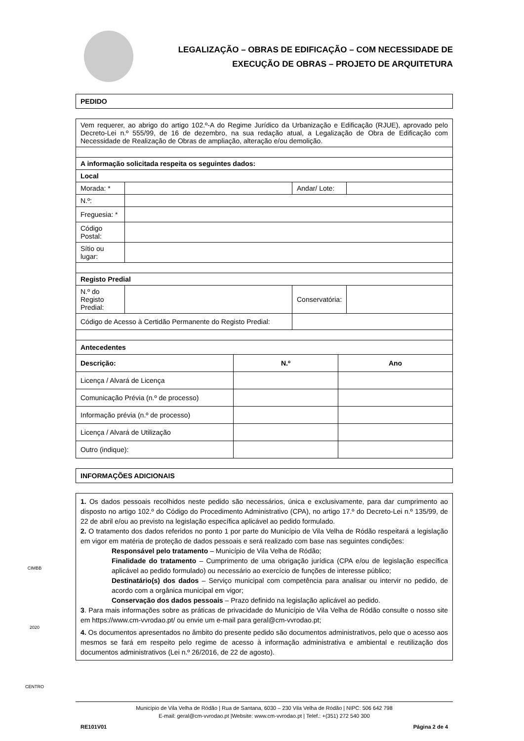LEGALIZAÇÃO – OBRAS DE EDIFICAÇÃO – COM NECESSIDADE DE
EXECUÇÃO DE OBRAS – PROJETO DE ARQUITETURA
PEDIDO
| Vem requerer, ao abrigo do artigo 102.º-A do Regime Jurídico da Urbanização e Edificação (RJUE), aprovado pelo Decreto-Lei n.º 555/99, de 16 de dezembro, na sua redação atual, a Legalização de Obra de Edificação com Necessidade de Realização de Obras de ampliação, alteração e/ou demolição. | | | |
| A informação solicitada respeita os seguintes dados: | | | |
| Local | | | |
| Morada: * | | Andar/ Lote: | |
| N.º: | | | |
| Freguesia: * | | | |
| Código Postal: | | | |
| Sítio ou lugar: | | | |
| Registo Predial | | | |
| N.º do Registo Predial: | | Conservatória: | |
| Código de Acesso à Certidão Permanente do Registo Predial: | | | |
| Antecedentes | | | |
| Descrição: | N.º | Ano |
| --- | --- | --- |
| Licença / Alvará de Licença | | |
| Comunicação Prévia (n.º de processo) | | |
| Informação prévia (n.º de processo) | | |
| Licença / Alvará de Utilização | | |
| Outro (indique): | | |
INFORMAÇÕES ADICIONAIS
1. Os dados pessoais recolhidos neste pedido são necessários, única e exclusivamente, para dar cumprimento ao disposto no artigo 102.º do Código do Procedimento Administrativo (CPA), no artigo 17.º do Decreto-Lei n.º 135/99, de 22 de abril e/ou ao previsto na legislação específica aplicável ao pedido formulado.
2. O tratamento dos dados referidos no ponto 1 por parte do Município de Vila Velha de Ródão respeitará a legislação em vigor em matéria de proteção de dados pessoais e será realizado com base nas seguintes condições:
Responsável pelo tratamento – Município de Vila Velha de Ródão;
Finalidade do tratamento – Cumprimento de uma obrigação jurídica (CPA e/ou de legislação específica aplicável ao pedido formulado) ou necessário ao exercício de funções de interesse público;
Destinatário(s) dos dados – Serviço municipal com competência para analisar ou intervir no pedido, de acordo com a orgânica municipal em vigor;
Conservação dos dados pessoais – Prazo definido na legislação aplicável ao pedido.
3. Para mais informações sobre as práticas de privacidade do Município de Vila Velha de Ródão consulte o nosso site em https://www.cm-vvrodao.pt/ ou envie um e-mail para geral@cm-vvrodao.pt;
4. Os documentos apresentados no âmbito do presente pedido são documentos administrativos, pelo que o acesso aos mesmos se fará em respeito pelo regime de acesso à informação administrativa e ambiental e reutilização dos documentos administrativos (Lei n.º 26/2016, de 22 de agosto).
Município de Vila Velha de Ródão | Rua de Santana, 6030 – 230 Vila Velha de Ródão | NIPC: 506 642 798
E-mail: geral@cm-vvrodao.pt |Website: www.cm-vvrodao.pt | Telef.: +(351) 272 540 300
RE101V01 Página 2 de 4
CIMBB
2020
CENTRO